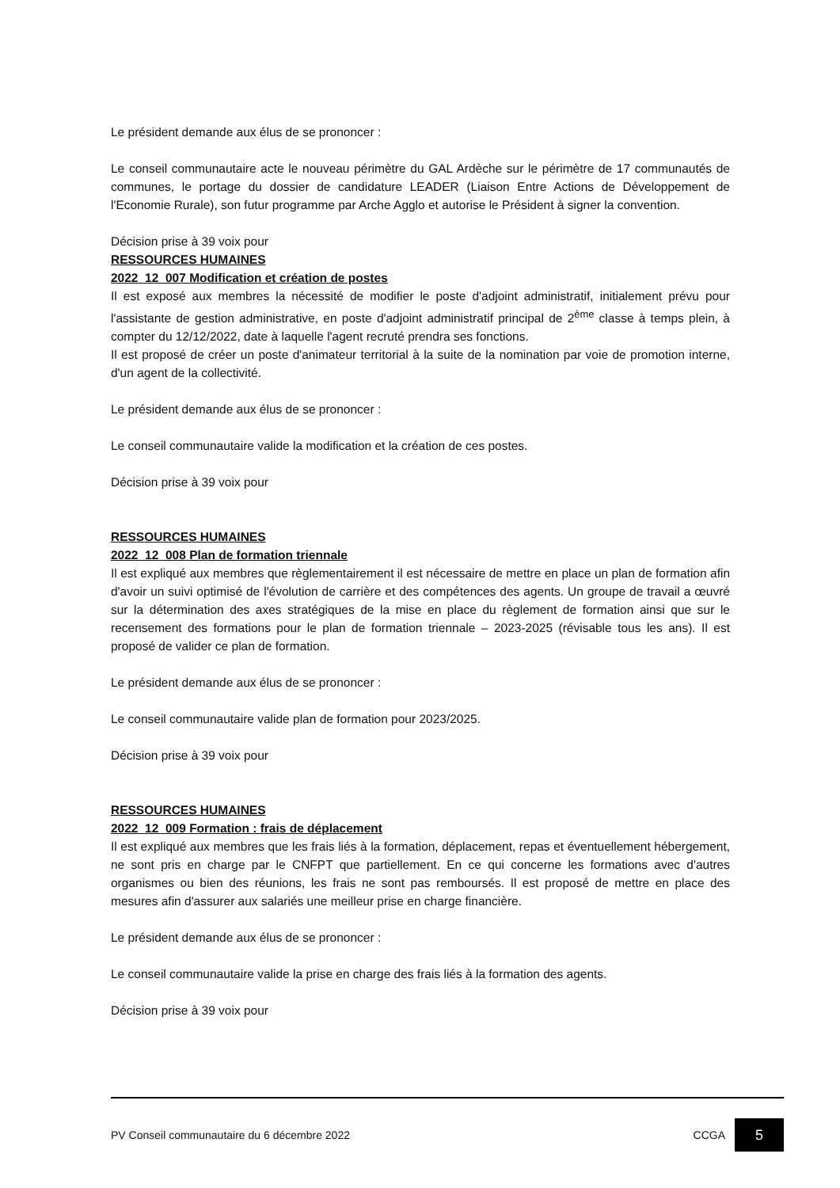Le président demande aux élus de se prononcer :
Le conseil communautaire acte le nouveau périmètre du GAL Ardèche sur le périmètre de 17 communautés de communes, le portage du dossier de candidature LEADER (Liaison Entre Actions de Développement de l'Economie Rurale), son futur programme par Arche Agglo et autorise le Président à signer la convention.
Décision prise à 39 voix pour
RESSOURCES HUMAINES
2022_12_007 Modification et création de postes
Il est exposé aux membres la nécessité de modifier le poste d'adjoint administratif, initialement prévu pour l'assistante de gestion administrative, en poste d'adjoint administratif principal de 2<sup>ème</sup> classe à temps plein, à compter du 12/12/2022, date à laquelle l'agent recruté prendra ses fonctions.
Il est proposé de créer un poste d'animateur territorial à la suite de la nomination par voie de promotion interne, d'un agent de la collectivité.
Le président demande aux élus de se prononcer :
Le conseil communautaire valide la modification et la création de ces postes.
Décision prise à 39 voix pour
RESSOURCES HUMAINES
2022_12_008 Plan de formation triennale
Il est expliqué aux membres que règlementairement il est nécessaire de mettre en place un plan de formation afin d'avoir un suivi optimisé de l'évolution de carrière et des compétences des agents. Un groupe de travail a œuvré sur la détermination des axes stratégiques de la mise en place du règlement de formation ainsi que sur le recensement des formations pour le plan de formation triennale – 2023-2025 (révisable tous les ans). Il est proposé de valider ce plan de formation.
Le président demande aux élus de se prononcer :
Le conseil communautaire valide plan de formation pour 2023/2025.
Décision prise à 39 voix pour
RESSOURCES HUMAINES
2022_12_009 Formation : frais de déplacement
Il est expliqué aux membres que les frais liés à la formation, déplacement, repas et éventuellement hébergement, ne sont pris en charge par le CNFPT que partiellement. En ce qui concerne les formations avec d'autres organismes ou bien des réunions, les frais ne sont pas remboursés. Il est proposé de mettre en place des mesures afin d'assurer aux salariés une meilleur prise en charge financière.
Le président demande aux élus de se prononcer :
Le conseil communautaire valide la prise en charge des frais liés à la formation des agents.
Décision prise à 39 voix pour
PV Conseil communautaire du 6 décembre 2022 CCGA 5